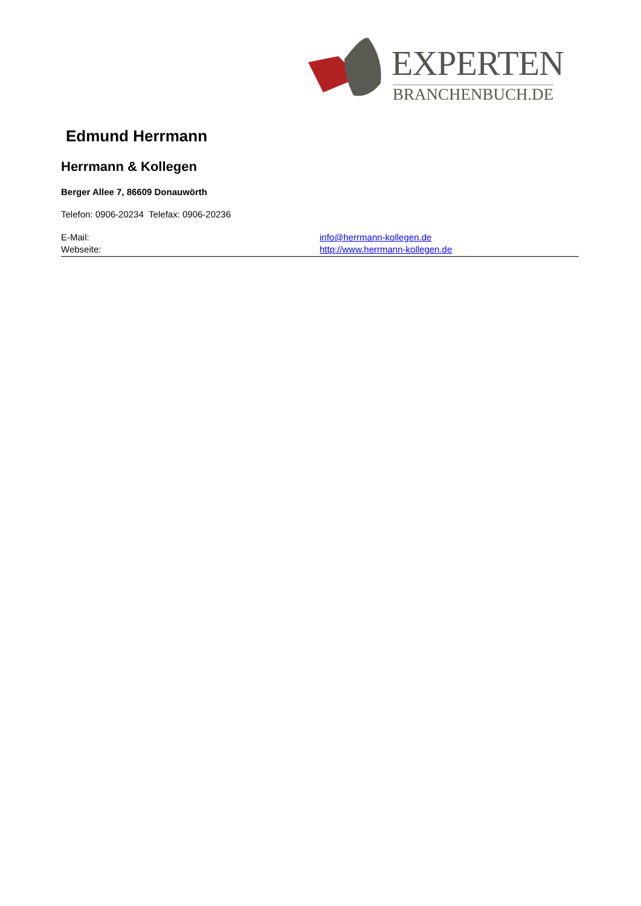EXPERTEN
BRANCHENBUCH.DE
Edmund Herrmann
Herrmann & Kollegen
Berger Allee 7, 86609 Donauwörth
Telefon: 0906-20234 Telefax: 0906-20236
E-Mail: info@herrmann-kollegen.de
Webseite: http://www.herrmann-kollegen.de